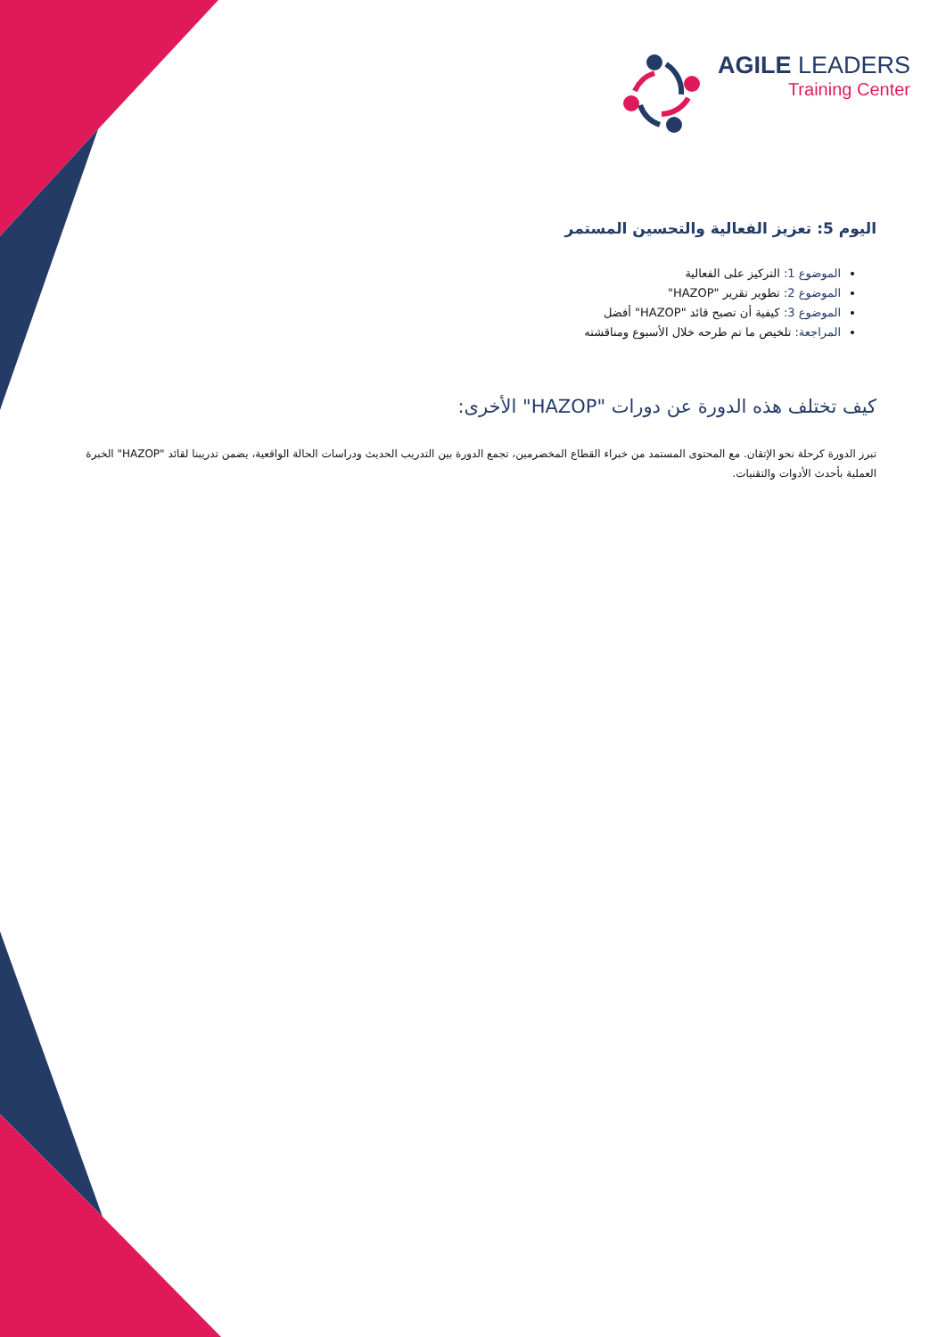AGILE LEADERS
Training Center
اليوم 5: تعزيز الفعالية والتحسين المستمر
الموضوع 1: التركيز على الفعالية
الموضوع 2: تطوير تقرير "HAZOP"
الموضوع 3: كيفية أن تصبح قائد "HAZOP" أفضل
المراجعة: تلخيص ما تم طرحه خلال الأسبوع ومناقشته
كيف تختلف هذه الدورة عن دورات "HAZOP" الأخرى:
تبرز الدورة كرحلة نحو الإتقان. مع المحتوى المستمد من خبراء القطاع المخضرمين، تجمع الدورة بين التدريب الحديث ودراسات الحالة الواقعية، يضمن تدريبنا لقائد "HAZOP" الخبرة العملية بأحدث الأدوات والتقنيات.